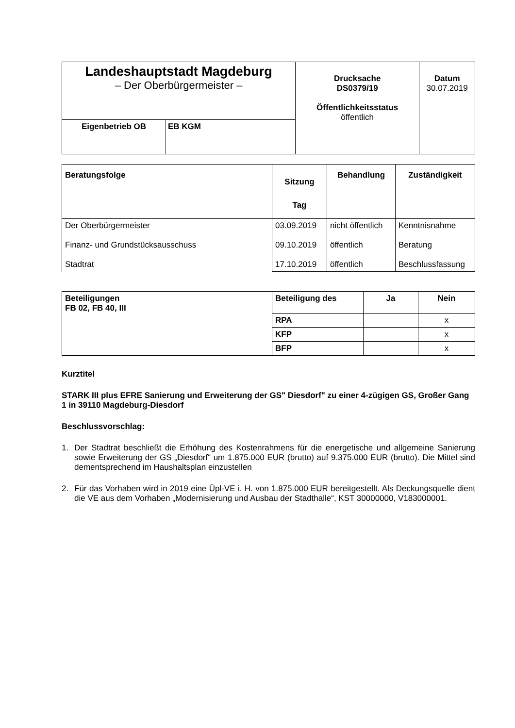| Landeshauptstadt Magdeburg – Der Oberbürgermeister – | | Drucksache DS0379/19 Öffentlichkeitsstatus öffentlich | Datum 30.07.2019 |
| Eigenbetrieb OB | EB KGM | | |
| Beratungsfolge | Sitzung Tag | Behandlung | Zuständigkeit |
| --- | --- | --- | --- |
| Der Oberbürgermeister Finanz- und Grundstücksausschuss Stadtrat | 03.09.2019 09.10.2019 17.10.2019 | nicht öffentlich öffentlich öffentlich | Kenntnisnahme Beratung Beschlussfassung |
| Beteiligungen FB 02, FB 40, III | Beteiligung des | Ja | Nein |
| | RPA | | x |
| | KFP | | x |
| | BFP | | x |
Kurztitel
STARK III plus EFRE Sanierung und Erweiterung der GS" Diesdorf" zu einer 4-zügigen GS, Großer Gang 1 in 39110 Magdeburg-Diesdorf
Beschlussvorschlag:
1. Der Stadtrat beschließt die Erhöhung des Kostenrahmens für die energetische und allgemeine Sanierung sowie Erweiterung der GS „Diesdorf“ um 1.875.000 EUR (brutto) auf 9.375.000 EUR (brutto). Die Mittel sind dementsprechend im Haushaltsplan einzustellen
2. Für das Vorhaben wird in 2019 eine Üpl-VE i. H. von 1.875.000 EUR bereitgestellt. Als Deckungsquelle dient die VE aus dem Vorhaben „Modernisierung und Ausbau der Stadthalle“, KST 30000000, V183000001.